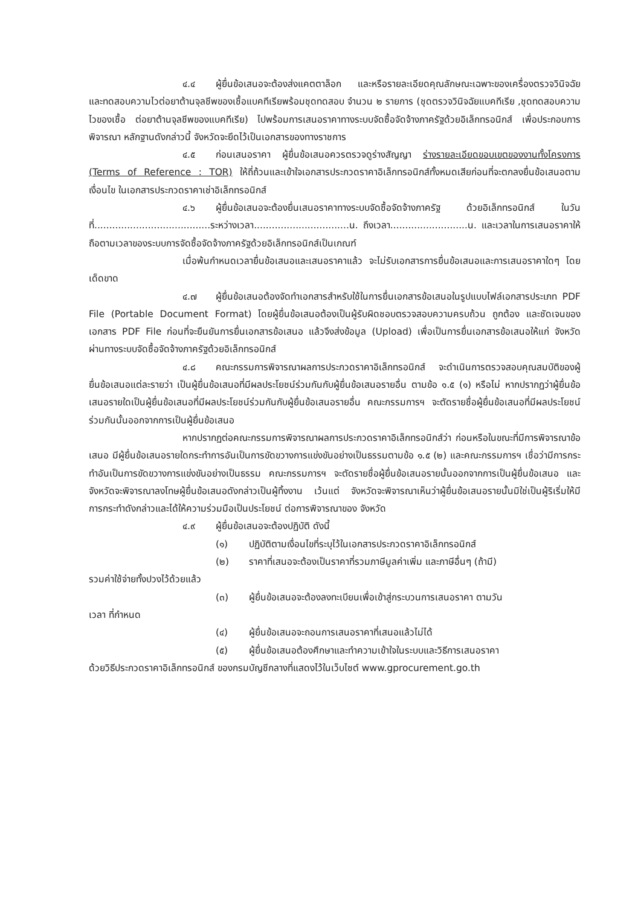๔.๔ ผู้ยื่นข้อเสนอจะต้องส่งแคตตาล็อก และหรือรายละเอียดคุณลักษณะเฉพาะของเครื่องตรวจวินิจฉัยและทดสอบความไวต่อยาต้านจุลชีพของเชื้อแบคทีเรียพร้อมชุดทดสอบ จำนวน ๒ รายการ (ชุดตรวจวินิจฉัยแบคทีเรีย ,ชุดทดสอบความไวของเชื้อ ต่อยาต้านจุลชีพของแบคทีเรีย) ไปพร้อมการเสนอราคาทางระบบจัดซื้อจัดจ้างภาครัฐด้วยอิเล็กทรอนิกส์ เพื่อประกอบการพิจารณา หลักฐานดังกล่าวนี้ จังหวัดจะยึดไว้เป็นเอกสารของทางราชการ
๔.๕ ก่อนเสนอราคา ผู้ยื่นข้อเสนอควรตรวจดูร่างสัญญา ร่างรายละเอียดขอบเขตของงานทั้งโครงการ (Terms of Reference : TOR) ให้ถี่ถ้วนและเข้าใจเอกสารประกวดราคาอิเล็กทรอนิกส์ทั้งหมดเสียก่อนที่จะตกลงยื่นข้อเสนอตามเงื่อนไข ในเอกสารประกวดราคาเช่าอิเล็กทรอนิกส์
๔.๖ ผู้ยื่นข้อเสนอจะต้องยื่นเสนอราคาทางระบบจัดซื้อจัดจ้างภาครัฐ ด้วยอิเล็กทรอนิกส์ ในวันที่.......................................ระหว่างเวลา................................น. ถึงเวลา..........................น. และเวลาในการเสนอราคาให้ถือตามเวลาของระบบการจัดซื้อจัดจ้างภาครัฐด้วยอิเล็กทรอนิกส์เป็นเกณฑ์
เมื่อพ้นกำหนดเวลายื่นข้อเสนอและเสนอราคาแล้ว จะไม่รับเอกสารการยื่นข้อเสนอและการเสนอราคาใดๆ โดยเด็ดขาด
๔.๗ ผู้ยื่นข้อเสนอต้องจัดทำเอกสารสำหรับใช้ในการยื่นเอกสารข้อเสนอในรูปแบบไฟล์เอกสารประเภท PDF File (Portable Document Format) โดยผู้ยื่นข้อเสนอต้องเป็นผู้รับผิดชอบตรวจสอบความครบถ้วน ถูกต้อง และชัดเจนของเอกสาร PDF File ก่อนที่จะยืนยันการยื่นเอกสารข้อเสนอ แล้วจึงส่งข้อมูล (Upload) เพื่อเป็นการยื่นเอกสารข้อเสนอให้แก่ จังหวัด ผ่านทางระบบจัดซื้อจัดจ้างภาครัฐด้วยอิเล็กทรอนิกส์
๔.๘ คณะกรรมการพิจารณาผลการประกวดราคาอิเล็กทรอนิกส์ จะดำเนินการตรวจสอบคุณสมบัติของผู้ยื่นข้อเสนอแต่ละรายว่า เป็นผู้ยื่นข้อเสนอที่มีผลประโยชน์ร่วมกันกับผู้ยื่นข้อเสนอรายอื่น ตามข้อ ๑.๕ (๑) หรือไม่ หากปรากฏว่าผู้ยื่นข้อเสนอรายใดเป็นผู้ยื่นข้อเสนอที่มีผลประโยชน์ร่วมกันกับผู้ยื่นข้อเสนอรายอื่น คณะกรรมการฯ จะตัดรายชื่อผู้ยื่นข้อเสนอที่มีผลประโยชน์ร่วมกันนั้นออกจากการเป็นผู้ยื่นข้อเสนอ
หากปรากฏต่อคณะกรรมการพิจารณาผลการประกวดราคาอิเล็กทรอนิกส์ว่า ก่อนหรือในขณะที่มีการพิจารณาข้อเสนอ มีผู้ยื่นข้อเสนอรายใดกระทำการอันเป็นการขัดขวางการแข่งขันอย่างเป็นธรรมตามข้อ ๑.๕ (๒) และคณะกรรมการฯ เชื่อว่ามีการกระทำอันเป็นการขัดขวางการแข่งขันอย่างเป็นธรรม คณะกรรมการฯ จะตัดรายชื่อผู้ยื่นข้อเสนอรายนั้นออกจากการเป็นผู้ยื่นข้อเสนอ และ จังหวัดจะพิจารณาลงโทษผู้ยื่นข้อเสนอดังกล่าวเป็นผู้ทิ้งงาน เว้นแต่ จังหวัดจะพิจารณาเห็นว่าผู้ยื่นข้อเสนอรายนั้นมิใช่เป็นผู้ริเริ่มให้มีการกระทำดังกล่าวและได้ให้ความร่วมมือเป็นประโยชน์ ต่อการพิจารณาของ จังหวัด
๔.๙ ผู้ยื่นข้อเสนอจะต้องปฏิบัติ ดังนี้
(๑) ปฏิบัติตามเงื่อนไขที่ระบุไว้ในเอกสารประกวดราคาอิเล็กทรอนิกส์
(๒) ราคาที่เสนอจะต้องเป็นราคาที่รวมภาษีมูลค่าเพิ่ม และภาษีอื่นๆ (ถ้ามี)
รวมค่าใช้จ่ายทั้งปวงไว้ด้วยแล้ว
(๓) ผู้ยื่นข้อเสนอจะต้องลงทะเบียนเพื่อเข้าสู่กระบวนการเสนอราคา ตามวัน
เวลา ที่กำหนด
(๔) ผู้ยื่นข้อเสนอจะถอนการเสนอราคาที่เสนอแล้วไม่ได้
(๕) ผู้ยื่นข้อเสนอต้องศึกษาและทำความเข้าใจในระบบและวิธีการเสนอราคา
ด้วยวิธีประกวดราคาอิเล็กทรอนิกส์ ของกรมบัญชีกลางที่แสดงไว้ในเว็บไซต์ www.gprocurement.go.th